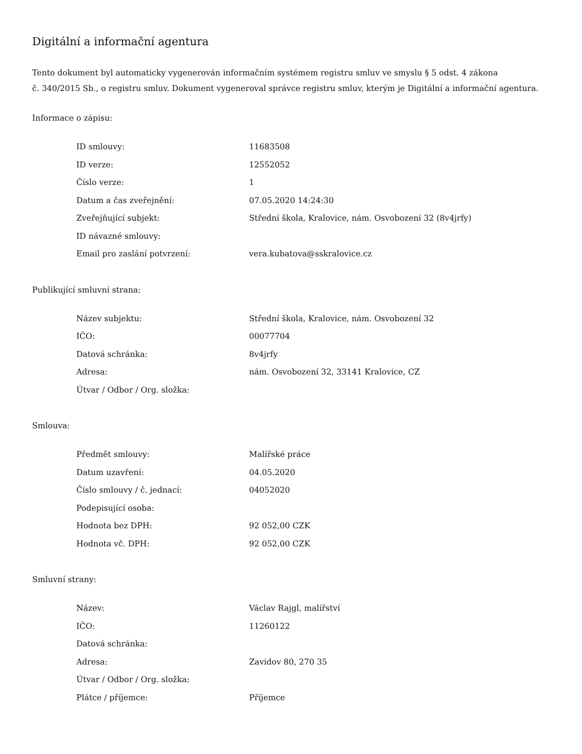Digitální a informační agentura
Tento dokument byl automaticky vygenerován informačním systémem registru smluv ve smyslu § 5 odst. 4 zákona
č. 340/2015 Sb., o registru smluv. Dokument vygeneroval správce registru smluv, kterým je Digitální a informační agentura.
Informace o zápisu:
| ID smlouvy: | 11683508 |
| ID verze: | 12552052 |
| Číslo verze: | 1 |
| Datum a čas zveřejnění: | 07.05.2020 14:24:30 |
| Zveřejňující subjekt: | Střední škola, Kralovice, nám. Osvobození 32 (8v4jrfy) |
| ID návazné smlouvy: | |
| Email pro zaslání potvrzení: | vera.kubatova@sskralovice.cz |
Publikující smluvní strana:
| Název subjektu: | Střední škola, Kralovice, nám. Osvobození 32 |
| IČO: | 00077704 |
| Datová schránka: | 8v4jrfy |
| Adresa: | nám. Osvobození 32, 33141 Kralovice, CZ |
| Útvar / Odbor / Org. složka: | |
Smlouva:
| Předmět smlouvy: | Malířské práce |
| Datum uzavření: | 04.05.2020 |
| Číslo smlouvy / č. jednací: | 04052020 |
| Podepisující osoba: | |
| Hodnota bez DPH: | 92 052,00 CZK |
| Hodnota vč. DPH: | 92 052,00 CZK |
Smluvní strany:
| Název: | Václav Rajgl, malířství |
| IČO: | 11260122 |
| Datová schránka: | |
| Adresa: | Zavidov 80, 270 35 |
| Útvar / Odbor / Org. složka: | |
| Plátce / příjemce: | Příjemce |